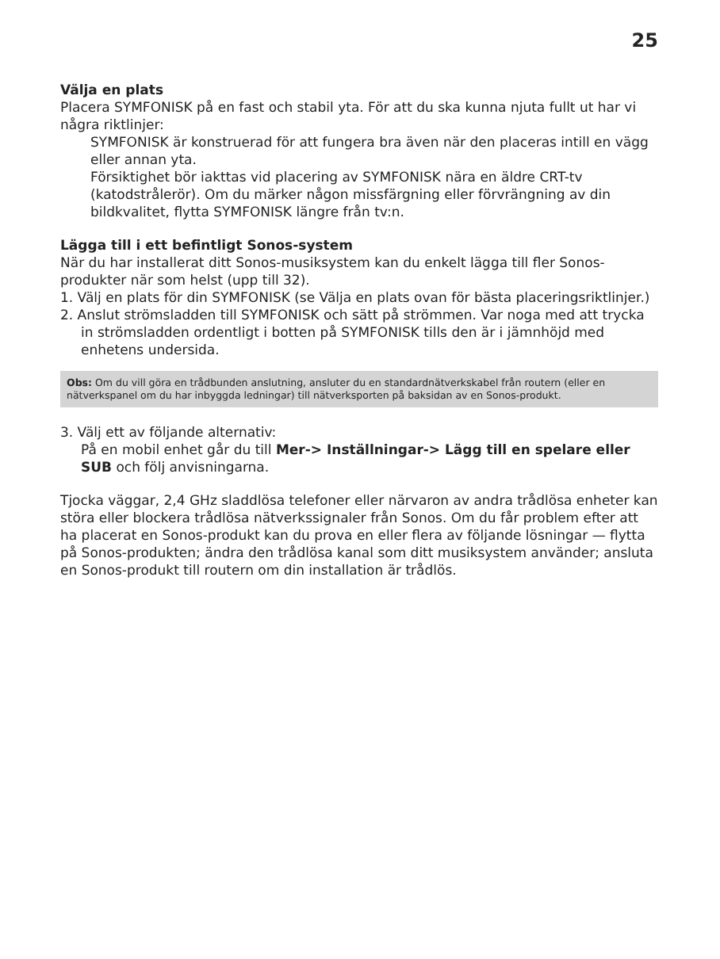25
Välja en plats
Placera SYMFONISK på en fast och stabil yta. För att du ska kunna njuta fullt ut har vi några riktlinjer:
SYMFONISK är konstruerad för att fungera bra även när den placeras intill en vägg eller annan yta.
Försiktighet bör iakttas vid placering av SYMFONISK nära en äldre CRT-tv (katodstrålerör). Om du märker någon missfärgning eller förvrängning av din bildkvalitet, flytta SYMFONISK längre från tv:n.
Lägga till i ett befintligt Sonos-system
När du har installerat ditt Sonos-musiksystem kan du enkelt lägga till fler Sonos-produkter när som helst (upp till 32).
1. Välj en plats för din SYMFONISK (se Välja en plats ovan för bästa placeringsriktlinjer.)
2. Anslut strömsladden till SYMFONISK och sätt på strömmen. Var noga med att trycka in strömsladden ordentligt i botten på SYMFONISK tills den är i jämnhöjd med enhetens undersida.
Obs: Om du vill göra en trådbunden anslutning, ansluter du en standardnätverkskabel från routern (eller en nätverkspanel om du har inbyggda ledningar) till nätverksporten på baksidan av en Sonos-produkt.
3. Välj ett av följande alternativ:
På en mobil enhet går du till Mer-> Inställningar-> Lägg till en spelare eller SUB och följ anvisningarna.
Tjocka väggar, 2,4 GHz sladdlösa telefoner eller närvaron av andra trådlösa enheter kan störa eller blockera trådlösa nätverkssignaler från Sonos. Om du får problem efter att ha placerat en Sonos-produkt kan du prova en eller flera av följande lösningar — flytta på Sonos-produkten; ändra den trådlösa kanal som ditt musiksystem använder; ansluta en Sonos-produkt till routern om din installation är trådlös.